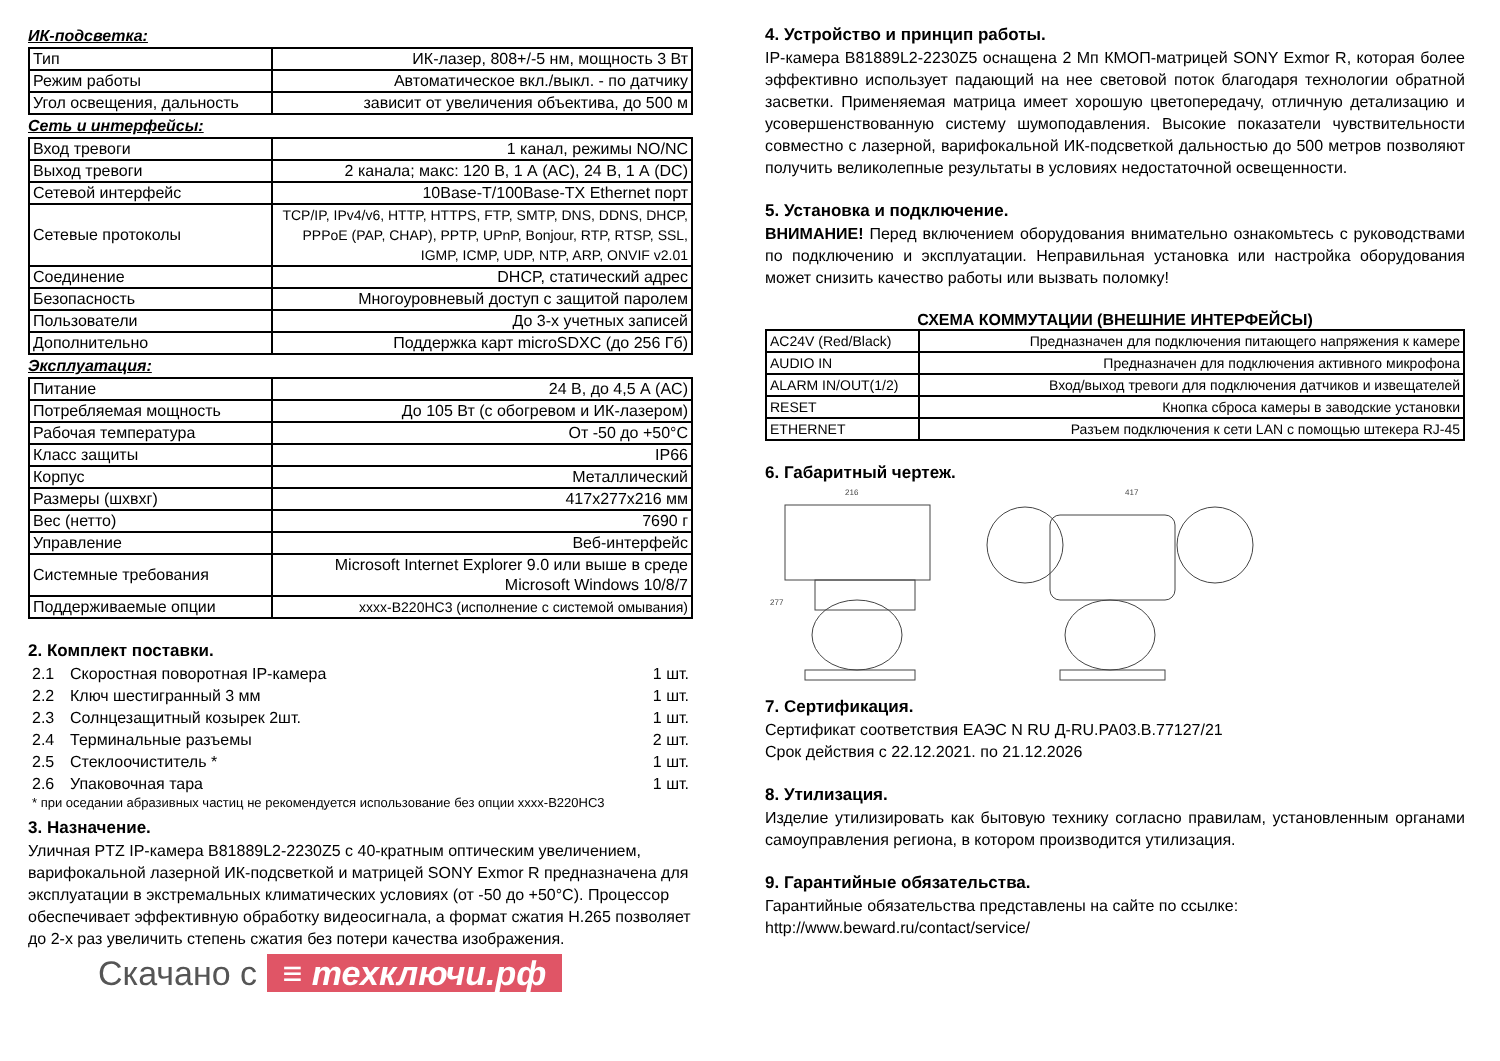ИК-подсветка:
| Тип | ИК-лазер, 808+/-5 нм, мощность 3 Вт |
| Режим работы | Автоматическое вкл./выкл. - по датчику |
| Угол освещения, дальность | зависит от увеличения объектива, до 500 м |
Сеть и интерфейсы:
| Вход тревоги | 1 канал, режимы NO/NC |
| Выход тревоги | 2 канала; макс: 120 В, 1 А (AC), 24 В, 1 А (DC) |
| Сетевой интерфейс | 10Base-T/100Base-TX Ethernet порт |
| Сетевые протоколы | TCP/IP, IPv4/v6, HTTP, HTTPS, FTP, SMTP, DNS, DDNS, DHCP, PPPoE (PAP, CHAP), PPTP, UPnP, Bonjour, RTP, RTSP, SSL, IGMP, ICMP, UDP, NTP, ARP, ONVIF v2.01 |
| Соединение | DHCP, статический адрес |
| Безопасность | Многоуровневый доступ с защитой паролем |
| Пользователи | До 3-х учетных записей |
| Дополнительно | Поддержка карт microSDXC (до 256 Гб) |
Эксплуатация:
| Питание | 24 В, до 4,5 А (AC) |
| Потребляемая мощность | До 105 Вт (с обогревом и ИК-лазером) |
| Рабочая температура | От -50 до +50°С |
| Класс защиты | IP66 |
| Корпус | Металлический |
| Размеры (шхвхг) | 417x277x216 мм |
| Вес (нетто) | 7690 г |
| Управление | Веб-интерфейс |
| Системные требования | Microsoft Internet Explorer 9.0 или выше в среде Microsoft Windows 10/8/7 |
| Поддерживаемые опции | xxxx-B220HC3 (исполнение с системой омывания) |
2. Комплект поставки.
| 2.1 | Скоростная поворотная IP-камера | 1 шт. |
| 2.2 | Ключ шестигранный 3 мм | 1 шт. |
| 2.3 | Солнцезащитный козырек 2шт. | 1 шт. |
| 2.4 | Терминальные разъемы | 2 шт. |
| 2.5 | Стеклоочиститель * | 1 шт. |
| 2.6 | Упаковочная тара | 1 шт. |
* при оседании абразивных частиц не рекомендуется использование без опции xxxx-B220HC3
3. Назначение.
Уличная PTZ IP-камера B81889L2-2230Z5 с 40-кратным оптическим увеличением, варифокальной лазерной ИК-подсветкой и матрицей SONY Exmor R предназначена для эксплуатации в экстремальных климатических условиях (от -50 до +50°С). Процессор обеспечивает эффективную обработку видеосигнала, а формат сжатия H.265 позволяет до 2-х раз увеличить степень сжатия без потери качества изображения.
Скачано с ≡ техключи.рф
4. Устройство и принцип работы.
IP-камера B81889L2-2230Z5 оснащена 2 Мп КМОП-матрицей SONY Exmor R, которая более эффективно использует падающий на нее световой поток благодаря технологии обратной засветки. Применяемая матрица имеет хорошую цветопередачу, отличную детализацию и усовершенствованную систему шумоподавления. Высокие показатели чувствительности совместно с лазерной, варифокальной ИК-подсветкой дальностью до 500 метров позволяют получить великолепные результаты в условиях недостаточной освещенности.
5. Установка и подключение.
ВНИМАНИЕ! Перед включением оборудования внимательно ознакомьтесь с руководствами по подключению и эксплуатации. Неправильная установка или настройка оборудования может снизить качество работы или вызвать поломку!
СХЕМА КОММУТАЦИИ (ВНЕШНИЕ ИНТЕРФЕЙСЫ)
| AC24V (Red/Black) | Предназначен для подключения питающего напряжения к камере |
| AUDIO IN | Предназначен для подключения активного микрофона |
| ALARM IN/OUT(1/2) | Вход/выход тревоги для подключения датчиков и извещателей |
| RESET | Кнопка сброса камеры в заводские установки |
| ETHERNET | Разъем подключения к сети LAN с помощью штекера RJ-45 |
6. Габаритный чертеж.
216
417
277
7. Сертификация.
Сертификат соответствия ЕАЭС N RU Д-RU.PA03.B.77127/21
Срок действия с 22.12.2021. по 21.12.2026
8. Утилизация.
Изделие утилизировать как бытовую технику согласно правилам, установленным органами самоуправления региона, в котором производится утилизация.
9. Гарантийные обязательства.
Гарантийные обязательства представлены на сайте по ссылке:
http://www.beward.ru/contact/service/